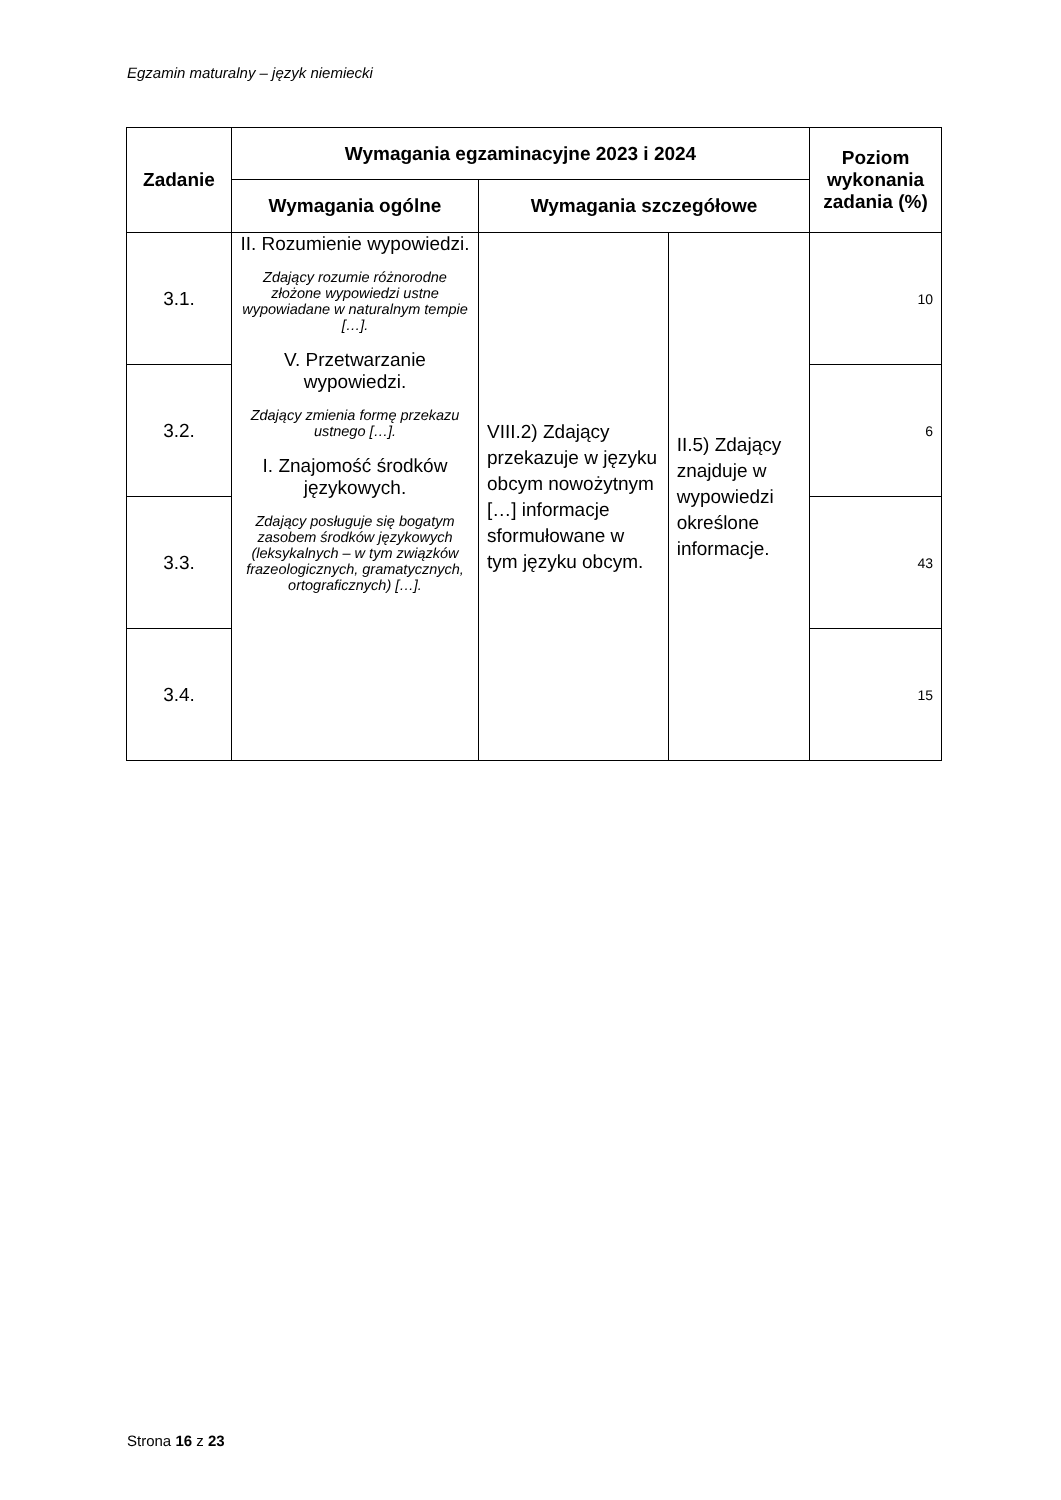Egzamin maturalny – język niemiecki
| Zadanie | Wymagania egzaminacyjne 2023 i 2024 | | | Poziom wykonania zadania (%) |
| --- | --- | --- | --- | --- |
| | Wymagania ogólne | Wymagania szczegółowe | | |
| 3.1. | II. Rozumienie wypowiedzi. Zdający rozumie różnorodne złożone wypowiedzi ustne wypowiadane w naturalnym tempie […]. V. Przetwarzanie wypowiedzi. Zdający zmienia formę przekazu ustnego […]. I. Znajomość środków językowych. Zdający posługuje się bogatym zasobem środków językowych (leksykalnych – w tym związków frazeologicznych, gramatycznych, ortograficznych) […]. | VIII.2) Zdający przekazuje w języku obcym nowożytnym […] informacje sformułowane w tym języku obcym. | II.5) Zdający znajduje w wypowiedzi określone informacje. | 10 |
| 3.2. | | | | 6 |
| 3.3. | | | | 43 |
| 3.4. | | | | 15 |
Strona 16 z 23